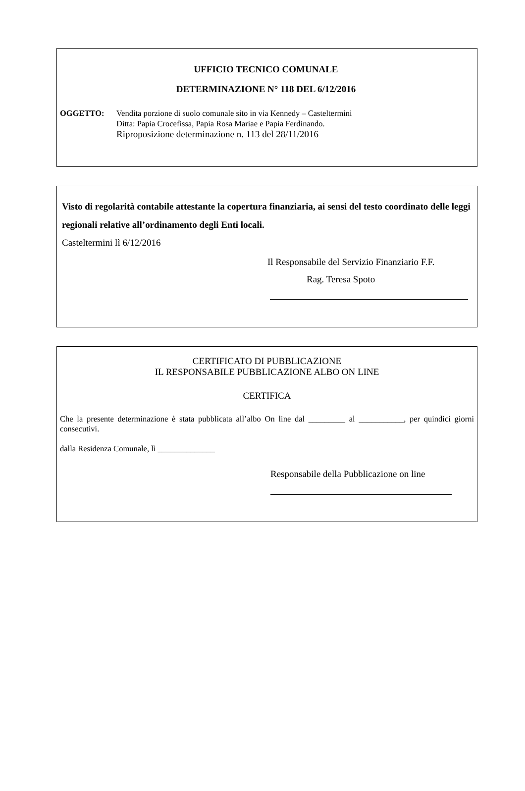UFFICIO TECNICO COMUNALE
DETERMINAZIONE N° 118 DEL 6/12/2016
OGGETTO: Vendita porzione di suolo comunale sito in via Kennedy – Casteltermini
Ditta: Papia Crocefissa, Papia Rosa Mariae e Papia Ferdinando.
Riproposizione determinazione n. 113 del 28/11/2016
Visto di regolarità contabile attestante la copertura finanziaria, ai sensi del testo coordinato delle leggi regionali relative all’ordinamento degli Enti locali.
Casteltermini lì 6/12/2016
Il Responsabile del Servizio Finanziario F.F.
Rag. Teresa Spoto
CERTIFICATO DI PUBBLICAZIONE
IL RESPONSABILE PUBBLICAZIONE ALBO ON LINE
CERTIFICA
Che la presente determinazione è stata pubblicata all’albo On line dal _________ al ___________, per quindici giorni consecutivi.
dalla Residenza Comunale, lì ______________
Responsabile della Pubblicazione on line